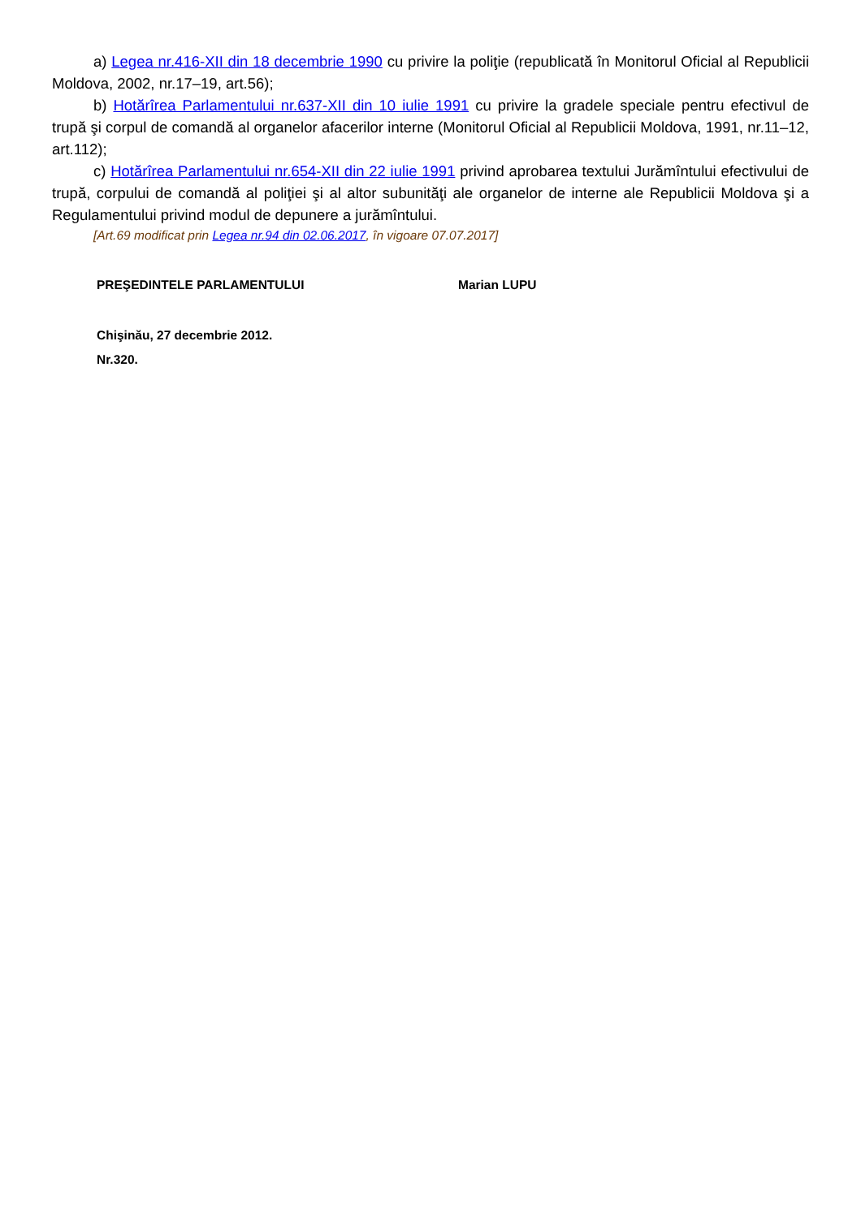a) Legea nr.416-XII din 18 decembrie 1990 cu privire la poliţie (republicată în Monitorul Oficial al Republicii Moldova, 2002, nr.17–19, art.56);
b) Hotărîrea Parlamentului nr.637-XII din 10 iulie 1991 cu privire la gradele speciale pentru efectivul de trupă şi corpul de comandă al organelor afacerilor interne (Monitorul Oficial al Republicii Moldova, 1991, nr.11–12, art.112);
c) Hotărîrea Parlamentului nr.654-XII din 22 iulie 1991 privind aprobarea textului Jurămîntului efectivului de trupă, corpului de comandă al poliţiei şi al altor subunităţi ale organelor de interne ale Republicii Moldova şi a Regulamentului privind modul de depunere a jurămîntului.
[Art.69 modificat prin Legea nr.94 din 02.06.2017, în vigoare 07.07.2017]
PREŞEDINTELE PARLAMENTULUI Marian LUPU
Chişinău, 27 decembrie 2012.
Nr.320.